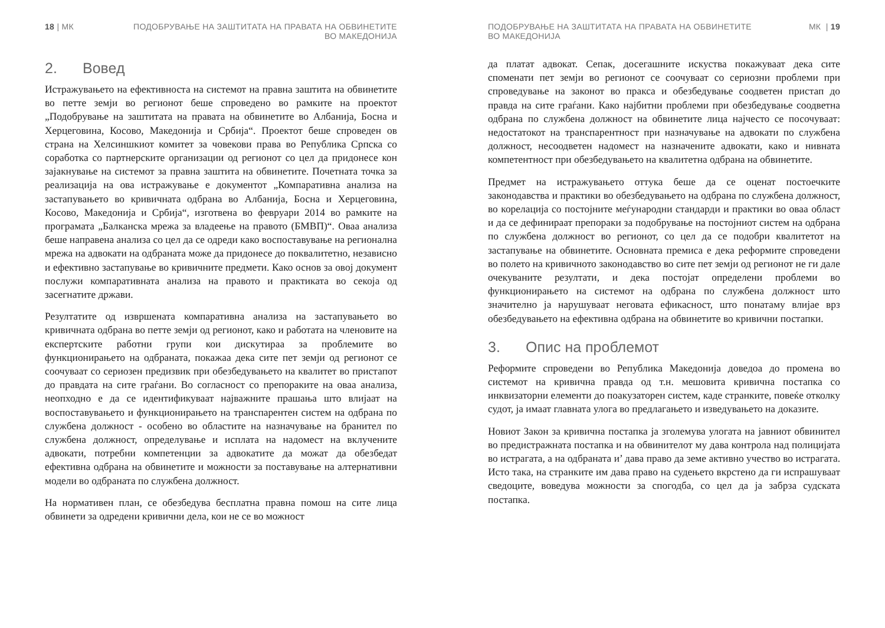18 | МК ПОДОБРУВАЊЕ НА ЗАШТИТАТА НА ПРАВАТА НА ОБВИНЕТИТЕ
ВО МАКЕДОНИЈА
2. Вовед
Истражувањето на ефективноста на системот на правна заштита на обвинетите во петте земји во регионот беше спроведено во рамките на проектот „Подобрување на заштитата на правата на обвинетите во Албанија, Босна и Херцеговина, Косово, Македонија и Србија“. Проектот беше спроведен ов страна на Хелсиншкиот комитет за човекови права во Република Српска со соработка со партнерските организации од регионот со цел да придонесе кон зајакнување на системот за правна заштита на обвинетите. Почетната точка за реализација на ова истражување е документот „Компаративна анализа на застапувањето во кривичната одбрана во Албанија, Босна и Херцеговина, Косово, Македонија и Србија“, изготвена во февруари 2014 во рамките на програмата „Балканска мрежа за владеење на правото (БМВП)“. Оваа анализа беше направена анализа со цел да се одреди како воспоставување на регионална мрежа на адвокати на одбраната може да придонесе до поквалитетно, независно и ефективно застапување во кривичните предмети. Како основ за овој документ послужи компаративната анализа на правото и практиката во секоја од засегнатите држави.
Резултатите од извршената компаративна анализа на застапувањето во кривичната одбрана во петте земји од регионот, како и работата на членовите на експертските работни групи кои дискутираа за проблемите во функционирањето на одбраната, покажаа дека сите пет земји од регионот се соочуваат со сериозен предизвик при обезбедувањето на квалитет во пристапот до правдата на сите граѓани. Во согласност со препораките на оваа анализа, неопходно е да се идентификуваат најважните прашања што влијаат на воспоставувањето и функционирањето на транспарентен систем на одбрана по службена должност - особено во областите на назначување на бранител по службена должност, определување и исплата на надомест на вклучените адвокати, потребни компетенции за адвокатите да можат да обезбедат ефективна одбрана на обвинетите и можности за поставување на алтернативни модели во одбраната по службена должност.
На нормативен план, се обезбедува бесплатна правна помош на сите лица обвинети за одредени кривични дела, кои не се во можност
ПОДОБРУВАЊЕ НА ЗАШТИТАТА НА ПРАВАТА НА ОБВИНЕТИТЕ
ВО МАКЕДОНИЈА
МК | 19
да платат адвокат. Сепак, досегашните искуства покажуваат дека сите споменати пет земји во регионот се соочуваат со сериозни проблеми при спроведување на законот во пракса и обезбедување соодветен пристап до правда на сите граѓани. Како најбитни проблеми при обезбедување соодветна одбрана по службена должност на обвинетите лица најчесто се посочуваат: недостатокот на транспарентност при назначување на адвокати по службена должност, несоодветен надомест на назначените адвокати, како и нивната компетентност при обезбедувањето на квалитетна одбрана на обвинетите.
Предмет на истражувањето оттука беше да се оценат постоечките законодавства и практики во обезбедувањето на одбрана по службена должност, во корелација со постојните меѓународни стандарди и практики во оваа област и да се дефинираат препораки за подобрување на постојниот систем на одбрана по службена должност во регионот, со цел да се подобри квалитетот на застапување на обвинетите. Основната премиса е дека реформите спроведени во полето на кривичното законодавство во сите пет земји од регионот не ги дале очекуваните резултати, и дека постојат определени проблеми во функционирањето на системот на одбрана по службена должност што значително ја нарушуваат неговата ефикасност, што понатаму влијае врз обезбедувањето на ефективна одбрана на обвинетите во кривични постапки.
3. Опис на проблемот
Реформите спроведени во Република Македонија доведоа до промена во системот на кривична правда од т.н. мешовита кривична постапка со инквизаторни елементи до поакузаторен систем, каде странките, повеќе отколку судот, ја имаат главната улога во предлагањето и изведувањето на доказите.
Новиот Закон за кривична постапка ја зголемува улогата на јавниот обвинител во предистражната постапка и на обвинителот му дава контрола над полицијата во истрагата, а на одбраната и’ дава право да земе активно учество во истрагата. Исто така, на странките им дава право на судењето вкрстено да ги испрашуваат сведоците, воведува можности за спогодба, со цел да ја забрза судската постапка.